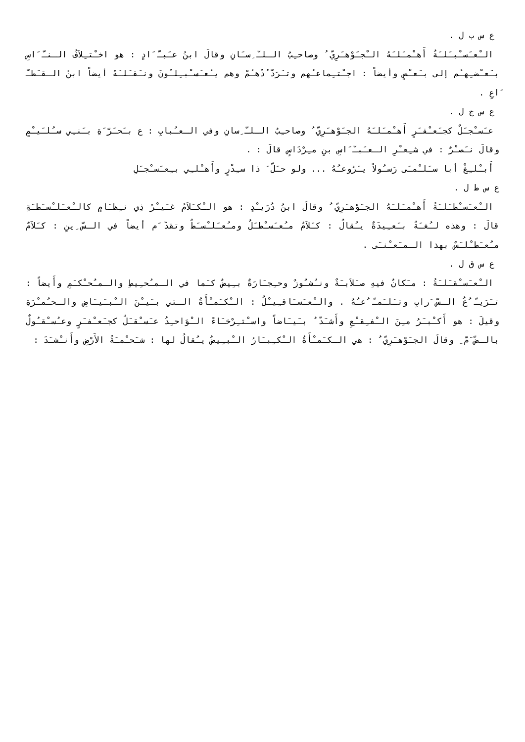ع س ب ل .
الـْعـَسـْبـَلـَةُ أَهـْمـَلـَهُ الـْجـَوْهـَرِيّ ُ وصاحـِبُ الـلـّ ِسـَانِ وقالَ ابنُ عـَبـّ َادٍ : هو اخـْتـِلاَفُ الـنـّ َاسِ بـَعـْضـِهـُم إلى بـَعـْضٍ وأيضاً : اجـْتـِماعـُهم وتـَرَدّ ُدُهـُمْ وهم يـُعـَسـْبـِلـُونَ ونـَقـَلـَهُ أيضاً ابنُ الـقـَطـّ َاعِ .
ع س ج ل .
عـَسـْجـَلٌ كجـَعـْفـَرٍ أَهـْمـَلـَهُ الجـَوْهـَرِيّ ُ وصاحـِبُ الـلـّ ِسانِ وفي الـعـُبابِ : ع بـَحـَرّ َةِ بـَنـِي سـُلـَيـْمٍ وقالَ نـَصـْرٌ : في شـِعـْرِ الـعـَبـّ َاسِ بنِ مـِرْدَاسٍ قالَ : .
أَبـْلـِغْ أبا سـَلـْمـَى رَسـُولاً يـَرُوعـُهُ ... ولو حـَلّ َ ذا سـِدْرٍ وأَهـْلـِي بـِعـَسـْجـَلِ
ع س ط ل .
الـْعـَسـْطـَلـَةُ أَهـْمـَلـَهُ الجـَوْهـَرِيّ ُ وقالَ ابنُ دُرَيـْدٍ : هو الـْكـَلاَمُ غـَيـْرُ ذِي نـِظـَامٍ كالـْعـَلـْسـَطـَةِ قالَ : وهذه لـُغـَةٌ بـَعـِيدَةٌ يـُقالُ : كـَلاَمٌ مـُعـَسـْطـَلٌ ومـُعـَلـْسـَطٌ وتقدّ َم أيضاً في الـسّ ِينِ : كـَلاَمٌ مـُعـَطـْلـَسٌ بهذا الـمـَعـْنـَى .
ع س ق ل .
الـْعـَسـْقـَلـَةُ : مـَكانٌ فيهِ صـَلاَبـَةٌ ونـُشـُوزٌ وحـِجـَارَةٌ بـِيضٌ كـَما في الـمـُحـِيطِ والـمـُحـْكـَمِ وأَيضاً : تـَرَيـّ ُعُ الـسّ َرابِ وتـَلـَمـّ ُعـُهُ . والـْعـَسـَاقـِيـْلُ : الـْكـَمـْأَةُ الـتي بـَيـْنَ الـْبـَيـَاضِ والـحـُمـْرَةِ وقيلَ : هو أَكـْبـَرُ مـِنَ الـْفـِقـْعِ وأَشـَدّ ُ بـَيـَاضاً واسـْتـِرْخـَاءً الـْوَاحـِدُ عـَسـْقـَلٌ كجـَعـْفـَرٍ وعـُسـْقـُولٌ بالـضّ َمّ ِ وقالَ الجـَوْهـَرِيّ ُ : هي الـكـَمـْأَةُ الـْكـِبـَارُ الـْبـِيضُ يـُقالُ لها : شـَحـْمـَةُ الأَرْضِ وأَنـْشـَدَ :